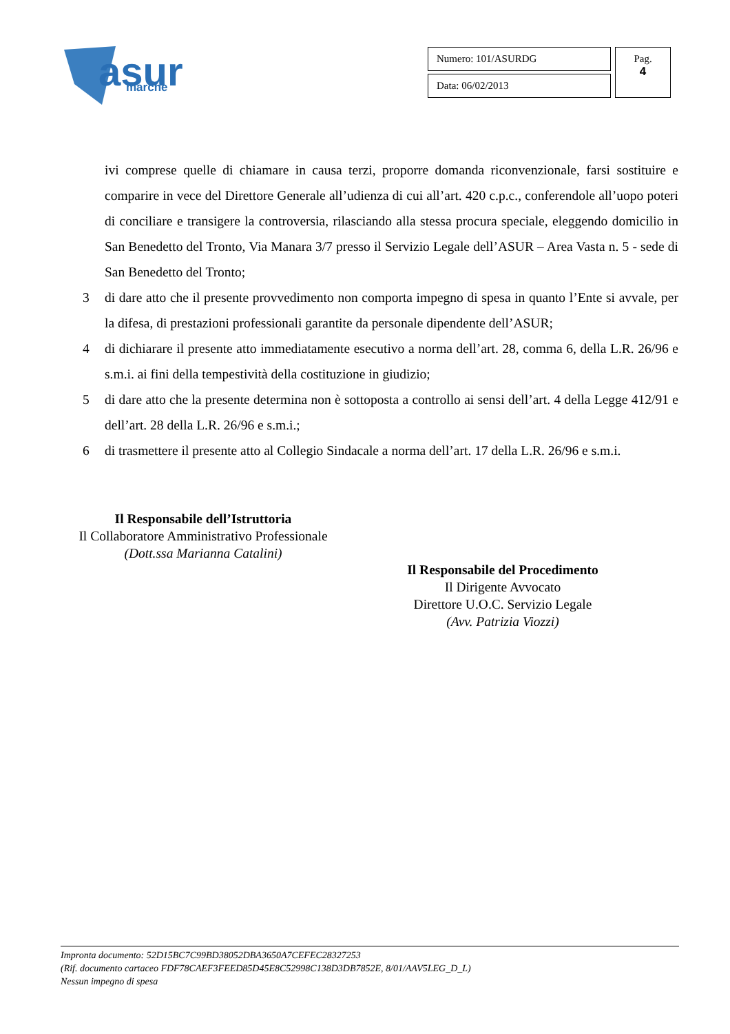asur
marche
| Numero: 101/ASURDG | Pag. 4 |
| Data: 06/02/2013 | |
ivi comprese quelle di chiamare in causa terzi, proporre domanda riconvenzionale, farsi sostituire e comparire in vece del Direttore Generale all’udienza di cui all’art. 420 c.p.c., conferendole all’uopo poteri di conciliare e transigere la controversia, rilasciando alla stessa procura speciale, eleggendo domicilio in San Benedetto del Tronto, Via Manara 3/7 presso il Servizio Legale dell’ASUR – Area Vasta n. 5 - sede di San Benedetto del Tronto;
3 di dare atto che il presente provvedimento non comporta impegno di spesa in quanto l’Ente si avvale, per la difesa, di prestazioni professionali garantite da personale dipendente dell’ASUR;
4 di dichiarare il presente atto immediatamente esecutivo a norma dell’art. 28, comma 6, della L.R. 26/96 e s.m.i. ai fini della tempestività della costituzione in giudizio;
5 di dare atto che la presente determina non è sottoposta a controllo ai sensi dell’art. 4 della Legge 412/91 e dell’art. 28 della L.R. 26/96 e s.m.i.;
6 di trasmettere il presente atto al Collegio Sindacale a norma dell’art. 17 della L.R. 26/96 e s.m.i.
Il Responsabile dell’Istruttoria
Il Collaboratore Amministrativo Professionale
(Dott.ssa Marianna Catalini)
Il Responsabile del Procedimento
Il Dirigente Avvocato
Direttore U.O.C. Servizio Legale
(Avv. Patrizia Viozzi)
Impronta documento: 52D15BC7C99BD38052DBA3650A7CEFEC28327253
(Rif. documento cartaceo FDF78CAEF3FEED85D45E8C52998C138D3DB7852E, 8/01/AAV5LEG_D_L)
Nessun impegno di spesa